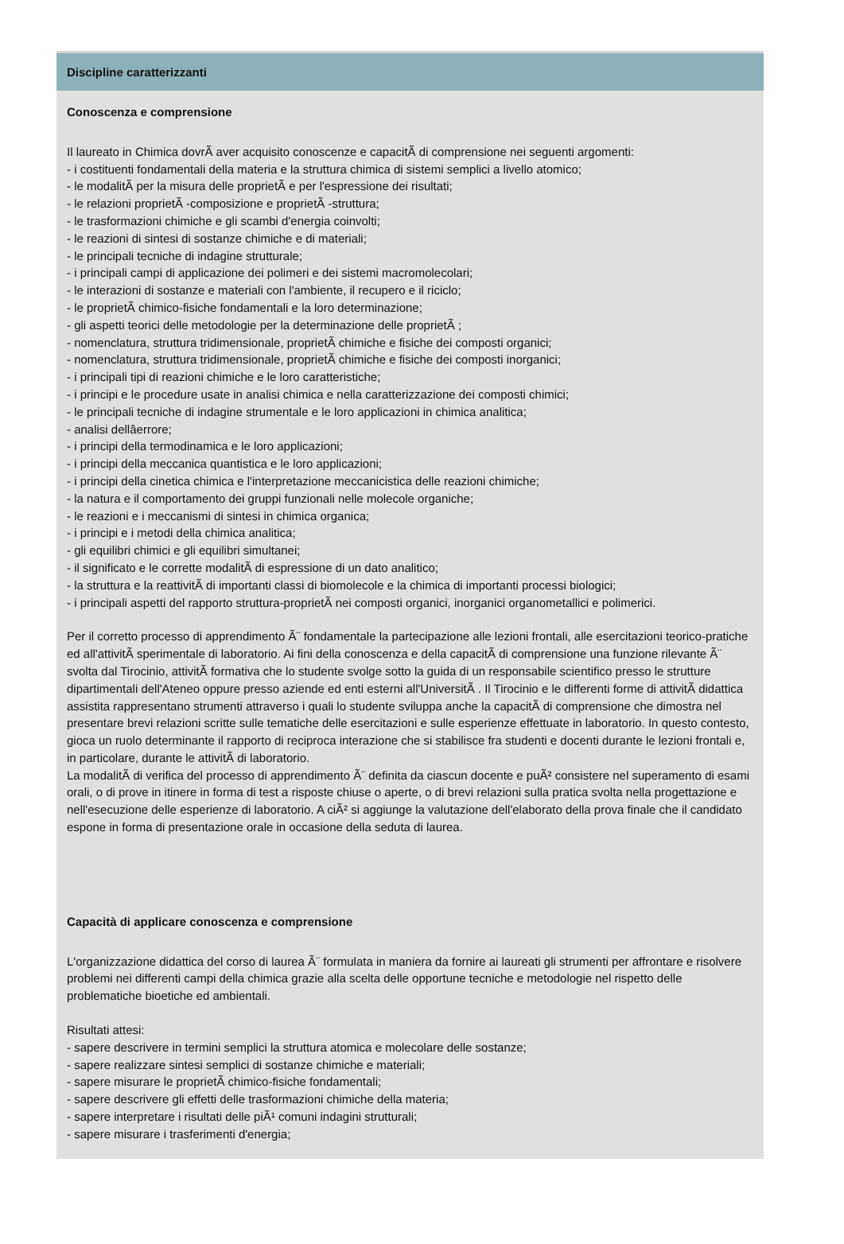Discipline caratterizzanti
Conoscenza e comprensione
Il laureato in Chimica dovrÃ aver acquisito conoscenze e capacitÃ di comprensione nei seguenti argomenti:
- i costituenti fondamentali della materia e la struttura chimica di sistemi semplici a livello atomico;
- le modalitÃ per la misura delle proprietÃ e per l'espressione dei risultati;
- le relazioni proprietÃ -composizione e proprietÃ -struttura;
- le trasformazioni chimiche e gli scambi d'energia coinvolti;
- le reazioni di sintesi di sostanze chimiche e di materiali;
- le principali tecniche di indagine strutturale;
- i principali campi di applicazione dei polimeri e dei sistemi macromolecolari;
- le interazioni di sostanze e materiali con l'ambiente, il recupero e il riciclo;
- le proprietÃ chimico-fisiche fondamentali e la loro determinazione;
- gli aspetti teorici delle metodologie per la determinazione delle proprietÃ ;
- nomenclatura, struttura tridimensionale, proprietÃ chimiche e fisiche dei composti organici;
- nomenclatura, struttura tridimensionale, proprietÃ chimiche e fisiche dei composti inorganici;
- i principali tipi di reazioni chimiche e le loro caratteristiche;
- i principi e le procedure usate in analisi chimica e nella caratterizzazione dei composti chimici;
- le principali tecniche di indagine strumentale e le loro applicazioni in chimica analitica;
- analisi dellâerrore;
- i principi della termodinamica e le loro applicazioni;
- i principi della meccanica quantistica e le loro applicazioni;
- i principi della cinetica chimica e l'interpretazione meccanicistica delle reazioni chimiche;
- la natura e il comportamento dei gruppi funzionali nelle molecole organiche;
- le reazioni e i meccanismi di sintesi in chimica organica;
- i principi e i metodi della chimica analitica;
- gli equilibri chimici e gli equilibri simultanei;
- il significato e le corrette modalitÃ di espressione di un dato analitico;
- la struttura e la reattivitÃ di importanti classi di biomolecole e la chimica di importanti processi biologici;
- i principali aspetti del rapporto struttura-proprietÃ nei composti organici, inorganici organometallici e polimerici.
Per il corretto processo di apprendimento Ã¨ fondamentale la partecipazione alle lezioni frontali, alle esercitazioni teorico-pratiche ed all'attivitÃ sperimentale di laboratorio. Ai fini della conoscenza e della capacitÃ di comprensione una funzione rilevante Ã¨ svolta dal Tirocinio, attivitÃ formativa che lo studente svolge sotto la guida di un responsabile scientifico presso le strutture dipartimentali dell'Ateneo oppure presso aziende ed enti esterni all'UniversitÃ . Il Tirocinio e le differenti forme di attivitÃ didattica assistita rappresentano strumenti attraverso i quali lo studente sviluppa anche la capacitÃ di comprensione che dimostra nel presentare brevi relazioni scritte sulle tematiche delle esercitazioni e sulle esperienze effettuate in laboratorio. In questo contesto, gioca un ruolo determinante il rapporto di reciproca interazione che si stabilisce fra studenti e docenti durante le lezioni frontali e, in particolare, durante le attivitÃ di laboratorio.
La modalitÃ di verifica del processo di apprendimento Ã¨ definita da ciascun docente e puÃ² consistere nel superamento di esami orali, o di prove in itinere in forma di test a risposte chiuse o aperte, o di brevi relazioni sulla pratica svolta nella progettazione e nell'esecuzione delle esperienze di laboratorio. A ciÃ² si aggiunge la valutazione dell'elaborato della prova finale che il candidato espone in forma di presentazione orale in occasione della seduta di laurea.
Capacità di applicare conoscenza e comprensione
L'organizzazione didattica del corso di laurea Ã¨ formulata in maniera da fornire ai laureati gli strumenti per affrontare e risolvere problemi nei differenti campi della chimica grazie alla scelta delle opportune tecniche e metodologie nel rispetto delle problematiche bioetiche ed ambientali.
Risultati attesi:
- sapere descrivere in termini semplici la struttura atomica e molecolare delle sostanze;
- sapere realizzare sintesi semplici di sostanze chimiche e materiali;
- sapere misurare le proprietÃ chimico-fisiche fondamentali;
- sapere descrivere gli effetti delle trasformazioni chimiche della materia;
- sapere interpretare i risultati delle piÃ¹ comuni indagini strutturali;
- sapere misurare i trasferimenti d'energia;